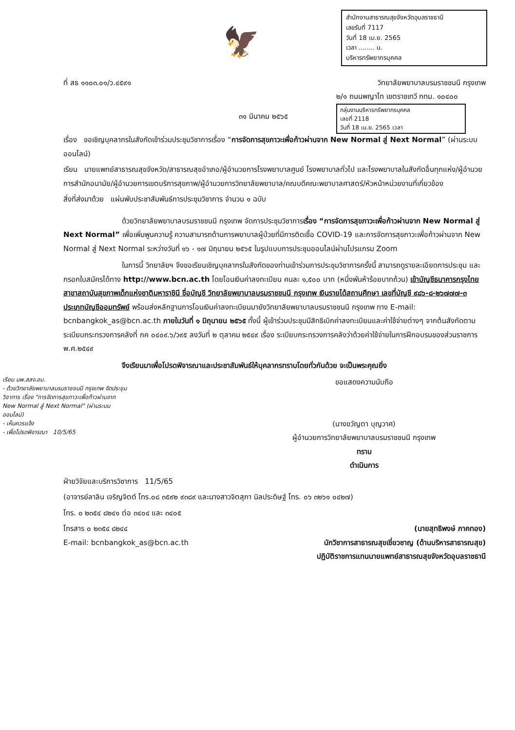สำนักงานสาธารณสุขจังหวัดอุบลราชธานี
เลขรับที่ 7117
วันที่ 18 เม.ย. 2565
เวลา ........ น.
บริหารทรัพยากรบุคคล
🦅
ที่ สธ ๑๑๐๓.๐๑/ว.๔๕๙๑ วิทยาลัยพยาบาลบรมราชชนนี กรุงเทพ
๒/๑ ถนนพญาไท เขตราชเทวี กทม. ๑๐๔๐๐
กลุ่มงานบริหารทรัพยากรบุคคล
เลขที่ 2118
วันที่ 18 เม.ย. 2565 เวลา
๓๑ มีนาคม ๒๕๖๕
เรื่อง ขอเชิญบุคลากรในสังกัดเข้าร่วมประชุมวิชาการเรื่อง “การจัดการสุขภาวะเพื่อก้าวผ่านจาก New Normal สู่ Next Normal” (ผ่านระบบออนไลน์)
เรียน นายแพทย์สาธารณสุขจังหวัด/สาธารณสุขอำเภอ/ผู้อำนวยการโรงพยาบาลศูนย์ โรงพยาบาลทั่วไป และโรงพยาบาลในสังกัดอื่นทุกแห่ง/ผู้อำนวยการสำนักอนามัย/ผู้อำนวยการเขตบริการสุขภาพ/ผู้อำนวยการวิทยาลัยพยาบาล/คณบดีคณะพยาบาลศาสตร์/หัวหน้าหน่วยงานที่เกี่ยวข้อง
สิ่งที่ส่งมาด้วย แผ่นพับประชาสัมพันธ์การประชุมวิชาการ จำนวน ๑ ฉบับ
ด้วยวิทยาลัยพยาบาลบรมราชชนนี กรุงเทพ จัดการประชุมวิชาการเรื่อง “การจัดการสุขภาวะเพื่อก้าวผ่านจาก New Normal สู่ Next Normal” เพื่อเพิ่มพูนความรู้ ความสามารถด้านการพยาบาลผู้ป่วยที่มีการติดเชื้อ COVID-19 และการจัดการสุขภาวะเพื่อก้าวผ่านจาก New Normal สู่ Next Normal ระหว่างวันที่ ๑๖ - ๑๗ มิถุนายน ๒๕๖๕ ในรูปแบบการประชุมออนไลน์ผ่านโปรแกรม Zoom
ในการนี้ วิทยาลัยฯ จึงขอเรียนเชิญบุคลากรในสังกัดของท่านเข้าร่วมการประชุมวิชาการครั้งนี้ สามารถดูรายละเอียดการประชุม และกรอกใบสมัครได้ทาง http://www.bcn.ac.th โดยโอนเงินค่าลงทะเบียน คนละ ๑,๕๐๐ บาท (หนึ่งพันห้าร้อยบาทถ้วน) เข้าบัญชีธนาคารกรุงไทย สาขาสถาบันสุขภาพเด็กแห่งชาติมหาราชินี ชื่อบัญชี วิทยาลัยพยาบาลบรมราชชนนี กรุงเทพ เงินรายได้สถานศึกษา เลขที่บัญชี ๙๘๖-๘-๒๖๗๗๗-๓ ประเภทบัญชีออมทรัพย์ พร้อมส่งหลักฐานการโอนเงินค่าลงทะเบียนมายังวิทยาลัยพยาบาลบรมราชชนนี กรุงเทพ ทาง E-mail: bcnbangkok_as@bcn.ac.th ภายในวันที่ ๑ มิถุนายน ๒๕๖๕ ทั้งนี้ ผู้เข้าร่วมประชุมมีสิทธิเบิกค่าลงทะเบียนและค่าใช้จ่ายต่างๆ จากต้นสังกัดตามระเบียบกระทรวงการคลังที่ กค ๐๔๐๙.๖/ว๙๕ ลงวันที่ ๒ ตุลาคม ๒๕๔๙ เรื่อง ระเบียบกระทรวงการคลังว่าด้วยค่าใช้จ่ายในการฝึกอบรมของส่วนราชการ พ.ศ.๒๕๔๙
จึงเรียนมาเพื่อโปรดพิจารณาและประชาสัมพันธ์ให้บุคลากรทราบโดยทั่วกันด้วย จะเป็นพระคุณยิ่ง
เรียน นพ.สสจ.อบ.
- ด้วยวิทยาลัยพยาบาลบรมราชชนนี กรุงเทพ จัดประชุมวิชาการ เรื่อง "การจัดการสุขภาวะเพื่อก้าวผ่านจาก New Normal สู่ Next Normal" (ผ่านระบบออนไลน์)
- เห็นควรแจ้ง
- เพื่อโปรดพิจารณา 10/5/65
ขอแสดงความนับถือ
(นางขวัญตา บุญวาศ)
ผู้อำนวยการวิทยาลัยพยาบาลบรมราชชนนี กรุงเทพ
ทราบ
ดำเนินการ
ฝ่ายวิจัยและบริการวิชาการ 11/5/65
(อาจารย์ลาลิน เจริญจิตต์ โทร.๐๘ ๓๕๙๒ ๙๓๘๙ และนางสาวจิตสุภา นิลประดิษฐ์ โทร. ๐๖ ๓๒๖๑ ๐๔๒๗)
โทร. ๐ ๒๓๕๔ ๘๒๔๑ ต่อ ๓๔๐๔ และ ๓๔๐๕
โทรสาร ๐ ๒๓๕๔ ๘๒๔๔ (นายสุทธิพงษ์ ภาคทอง)
E-mail: bcnbangkok_as@bcn.ac.th นักวิชาการสาธารณสุขเชี่ยวชาญ (ด้านบริหารสาธารณสุข)
ปฏิบัติราชการแทนนายแพทย์สาธารณสุขจังหวัดอุบลราชธานี